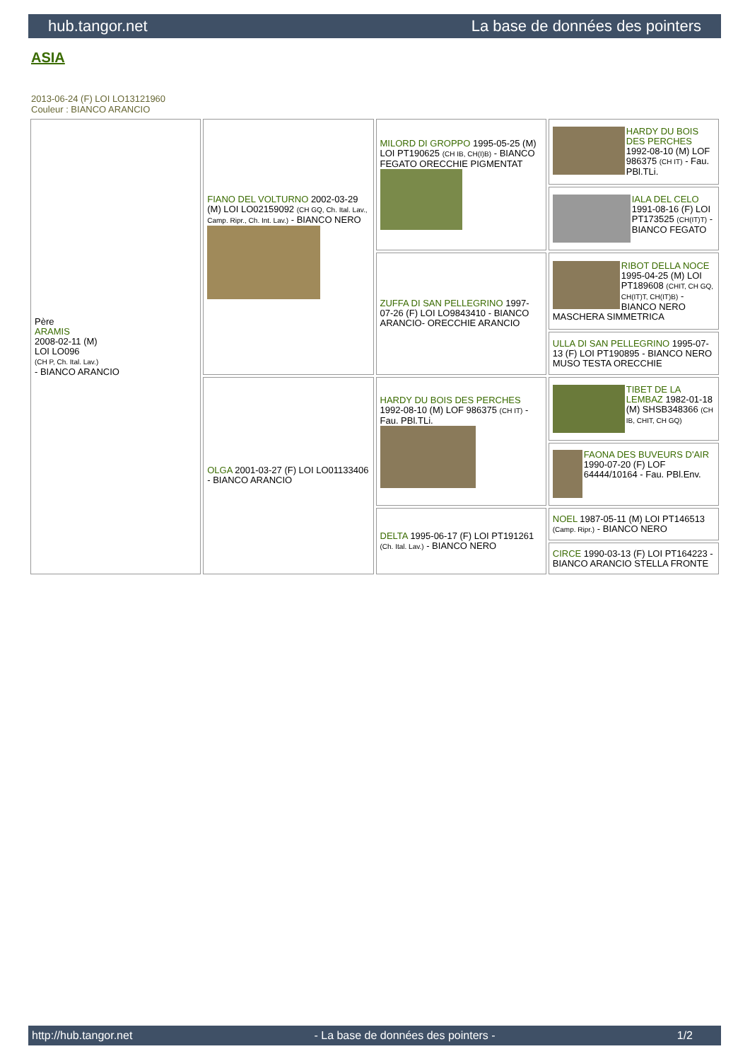hub.tangor.net La base de données des pointers
ASIA
2013-06-24 (F) LOI LO13121960
Couleur : BIANCO ARANCIO
| Père ARAMIS 2008-02-11 (M) LOI LO096 (CH P, Ch. Ital. Lav.) - BIANCO ARANCIO | FIANO DEL VOLTURNO 2002-03-29 (M) LOI LO02159092 (CH GQ, Ch. Ital. Lav., Camp. Ripr., Ch. Int. Lav.) - BIANCO NERO | MILORD DI GROPPO 1995-05-25 (M) LOI PT190625 (CH IB, CH(I)B) - BIANCO FEGATO ORECCHIE PIGMENTAT | HARDY DU BOIS DES PERCHES 1992-08-10 (M) LOF 986375 (CH IT) - Fau. PBl.TLi. |
| | | | IALA DEL CELO 1991-08-16 (F) LOI PT173525 (CH(IT)T) - BIANCO FEGATO |
| | | ZUFFA DI SAN PELLEGRINO 1997-07-26 (F) LOI LO9843410 - BIANCO ARANCIO- ORECCHIE ARANCIO | RIBOT DELLA NOCE 1995-04-25 (M) LOI PT189608 (CHIT, CH GQ, CH(IT)T, CH(IT)B) - BIANCO NERO MASCHERA SIMMETRICA |
| | | | ULLA DI SAN PELLEGRINO 1995-07-13 (F) LOI PT190895 - BIANCO NERO MUSO TESTA ORECCHIE |
| | OLGA 2001-03-27 (F) LOI LO01133406 - BIANCO ARANCIO | HARDY DU BOIS DES PERCHES 1992-08-10 (M) LOF 986375 (CH IT) - Fau. PBl.TLi. | TIBET DE LA LEMBAZ 1982-01-18 (M) SHSB348366 (CH IB, CHIT, CH GQ) |
| | | | FAONA DES BUVEURS D'AIR 1990-07-20 (F) LOF 64444/10164 - Fau. PBl.Env. |
| | | DELTA 1995-06-17 (F) LOI PT191261 (Ch. Ital. Lav.) - BIANCO NERO | NOEL 1987-05-11 (M) LOI PT146513 (Camp. Ripr.) - BIANCO NERO |
| | | | CIRCE 1990-03-13 (F) LOI PT164223 - BIANCO ARANCIO STELLA FRONTE |
http://hub.tangor.net - La base de données des pointers - 1/2